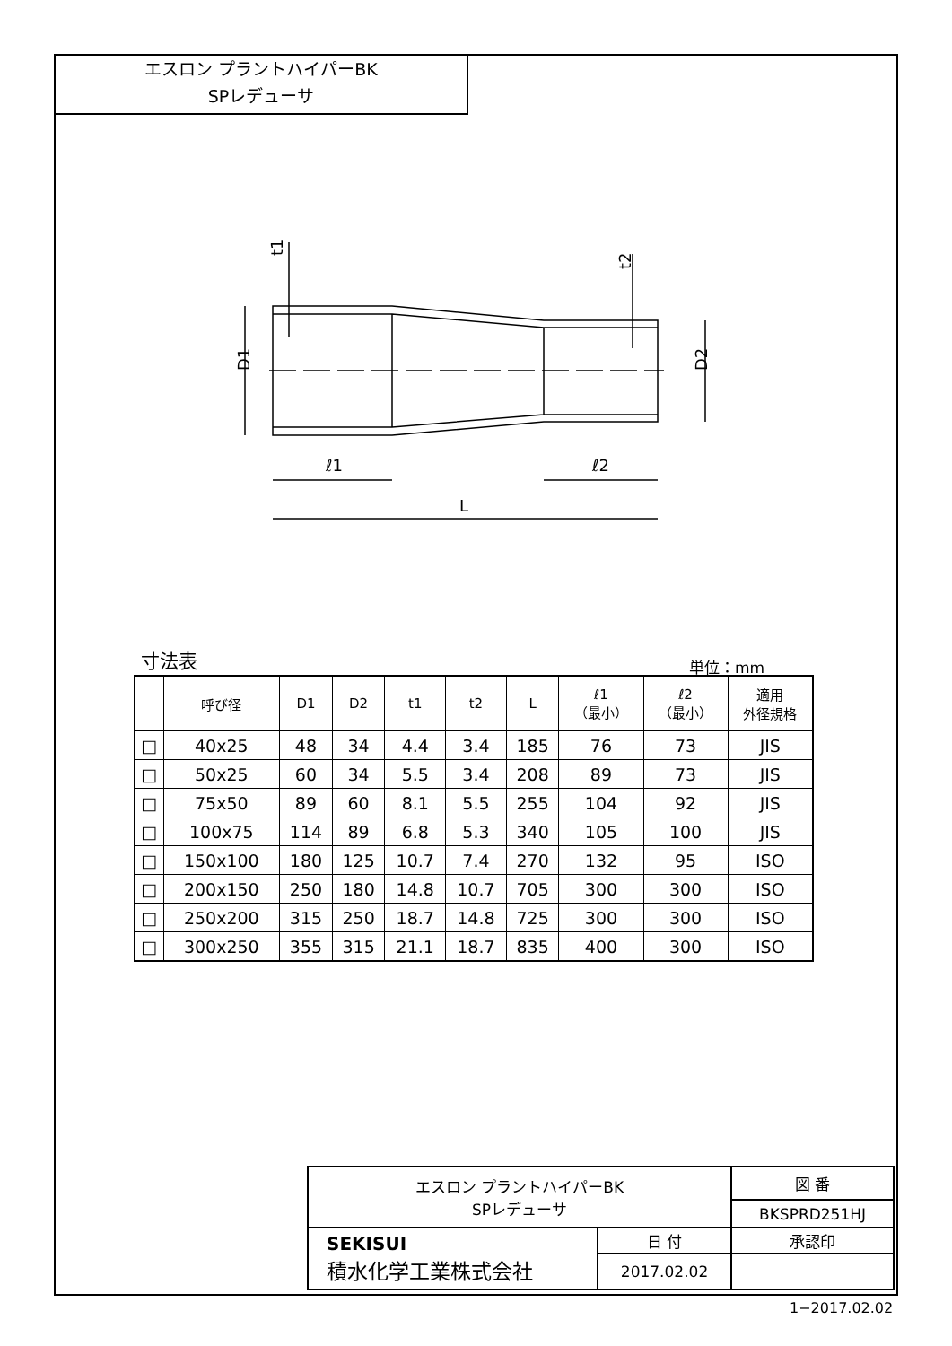エスロン プラントハイパーBK
SPレデューサ
ℓ1
ℓ2
L
D1
D2
t1
t2
寸法表 単位：mm
| | 呼び径 | D1 | D2 | t1 | t2 | L | ℓ1 （最小） | ℓ2 （最小） | 適用 外径規格 |
| --- | --- | --- | --- | --- | --- | --- | --- | --- | --- |
| □ | 40x25 | 48 | 34 | 4.4 | 3.4 | 185 | 76 | 73 | JIS |
| □ | 50x25 | 60 | 34 | 5.5 | 3.4 | 208 | 89 | 73 | JIS |
| □ | 75x50 | 89 | 60 | 8.1 | 5.5 | 255 | 104 | 92 | JIS |
| □ | 100x75 | 114 | 89 | 6.8 | 5.3 | 340 | 105 | 100 | JIS |
| □ | 150x100 | 180 | 125 | 10.7 | 7.4 | 270 | 132 | 95 | ISO |
| □ | 200x150 | 250 | 180 | 14.8 | 10.7 | 705 | 300 | 300 | ISO |
| □ | 250x200 | 315 | 250 | 18.7 | 14.8 | 725 | 300 | 300 | ISO |
| □ | 300x250 | 355 | 315 | 21.1 | 18.7 | 835 | 400 | 300 | ISO |
| エスロン プラントハイパーBK SPレデューサ | | 図 番 |
| | | BKSPRD251HJ |
| SEKISUI 積水化学工業株式会社 | 日 付 | 承認印 |
| | 2017.02.02 | |
1−2017.02.02